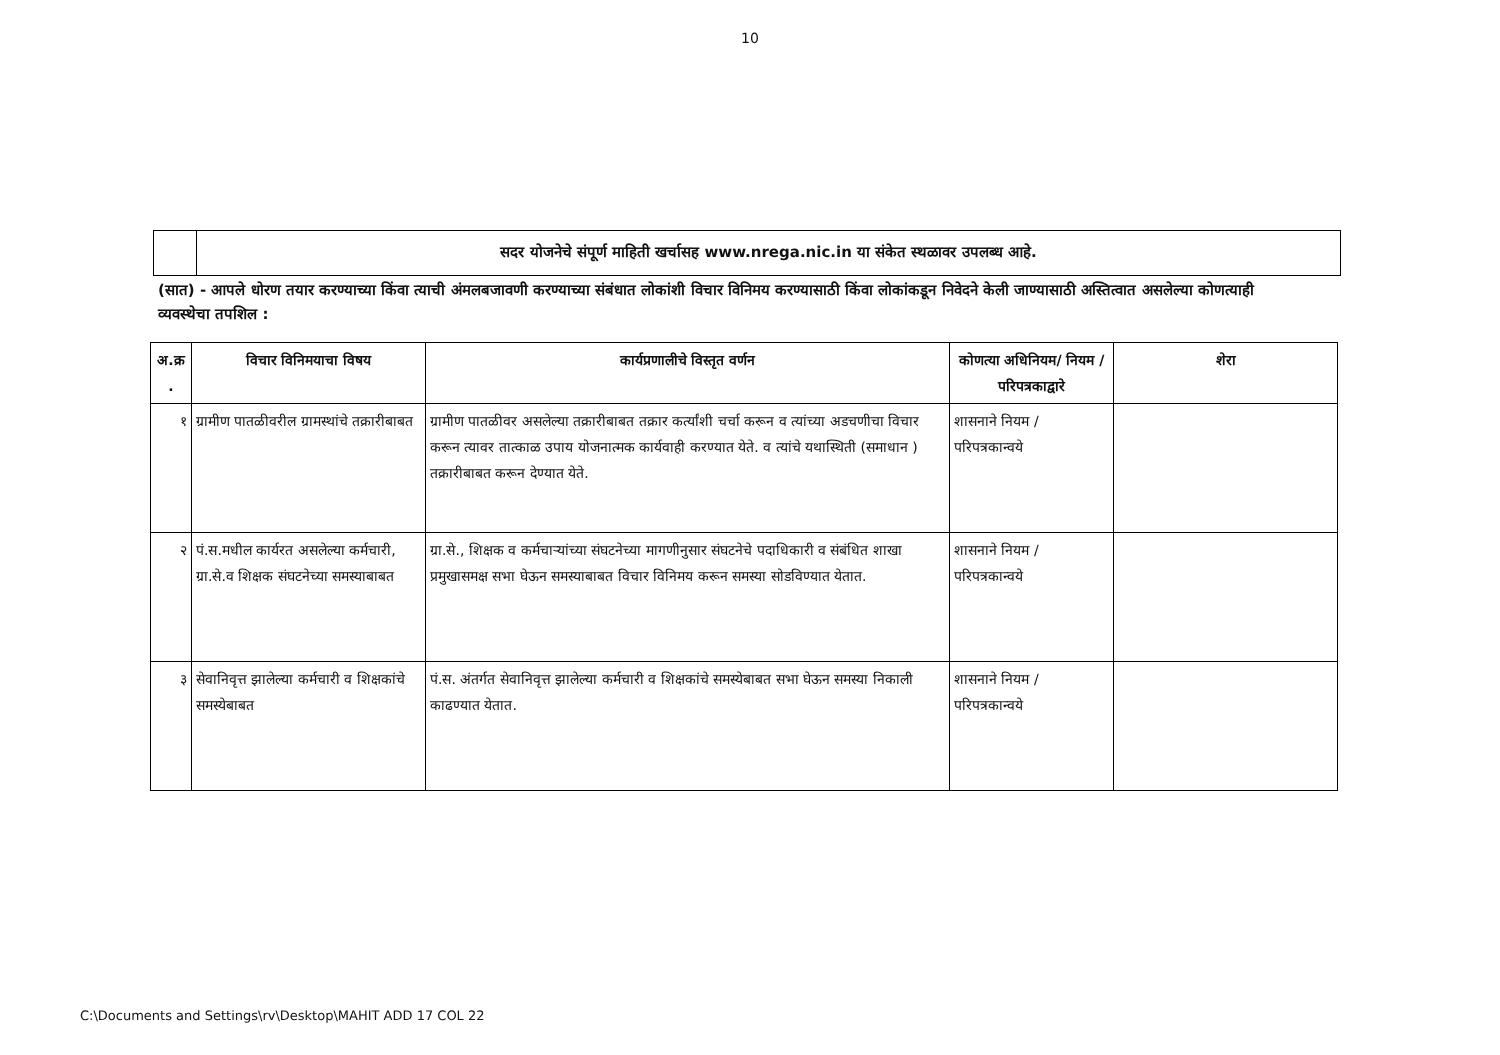10
सदर योजनेचे संपूर्ण माहिती खर्चासह www.nrega.nic.in या संकेत स्थळावर उपलब्ध आहे.
(सात) - आपले धोरण तयार करण्याच्या किंवा त्याची अंमलबजावणी करण्याच्या संबंधात लोकांशी विचार विनिमय करण्यासाठी किंवा लोकांकडून निवेदने केली जाण्यासाठी अस्तित्वात असलेल्या कोणत्याही व्यवस्थेचा तपशिल :
| अ.क्र . | विचार विनिमयाचा विषय | कार्यप्रणालीचे विस्तृत वर्णन | कोणत्या अधिनियम/ नियम / परिपत्रकाद्वारे | शेरा |
| --- | --- | --- | --- | --- |
| १ | ग्रामीण पातळीवरील ग्रामस्थांचे तक्रारीबाबत | ग्रामीण पातळीवर असलेल्या तक्रारीबाबत तक्रार कर्त्यांशी चर्चा करून व त्यांच्या अडचणीचा विचार करून त्यावर तात्काळ उपाय योजनात्मक कार्यवाही करण्यात येते. व त्यांचे यथास्थिती (समाधान ) तक्रारीबाबत करून देण्यात येते. | शासनाने नियम / परिपत्रकान्वये | |
| २ | पं.स.मधील कार्यरत असलेल्या कर्मचारी, ग्रा.से.व शिक्षक संघटनेच्या समस्याबाबत | ग्रा.से., शिक्षक व कर्मचाऱ्यांच्या संघटनेच्या मागणीनुसार संघटनेचे पदाधिकारी व संबंधित शाखा प्रमुखासमक्ष सभा घेऊन समस्याबाबत विचार विनिमय करून समस्या सोडविण्यात येतात. | शासनाने नियम / परिपत्रकान्वये | |
| ३ | सेवानिवृत्त झालेल्या कर्मचारी व शिक्षकांचे समस्येबाबत | पं.स. अंतर्गत सेवानिवृत्त झालेल्या कर्मचारी व शिक्षकांचे समस्येबाबत सभा घेऊन समस्या निकाली काढण्यात येतात. | शासनाने नियम / परिपत्रकान्वये | |
C:\Documents and Settings\rv\Desktop\MAHIT ADD 17 COL 22